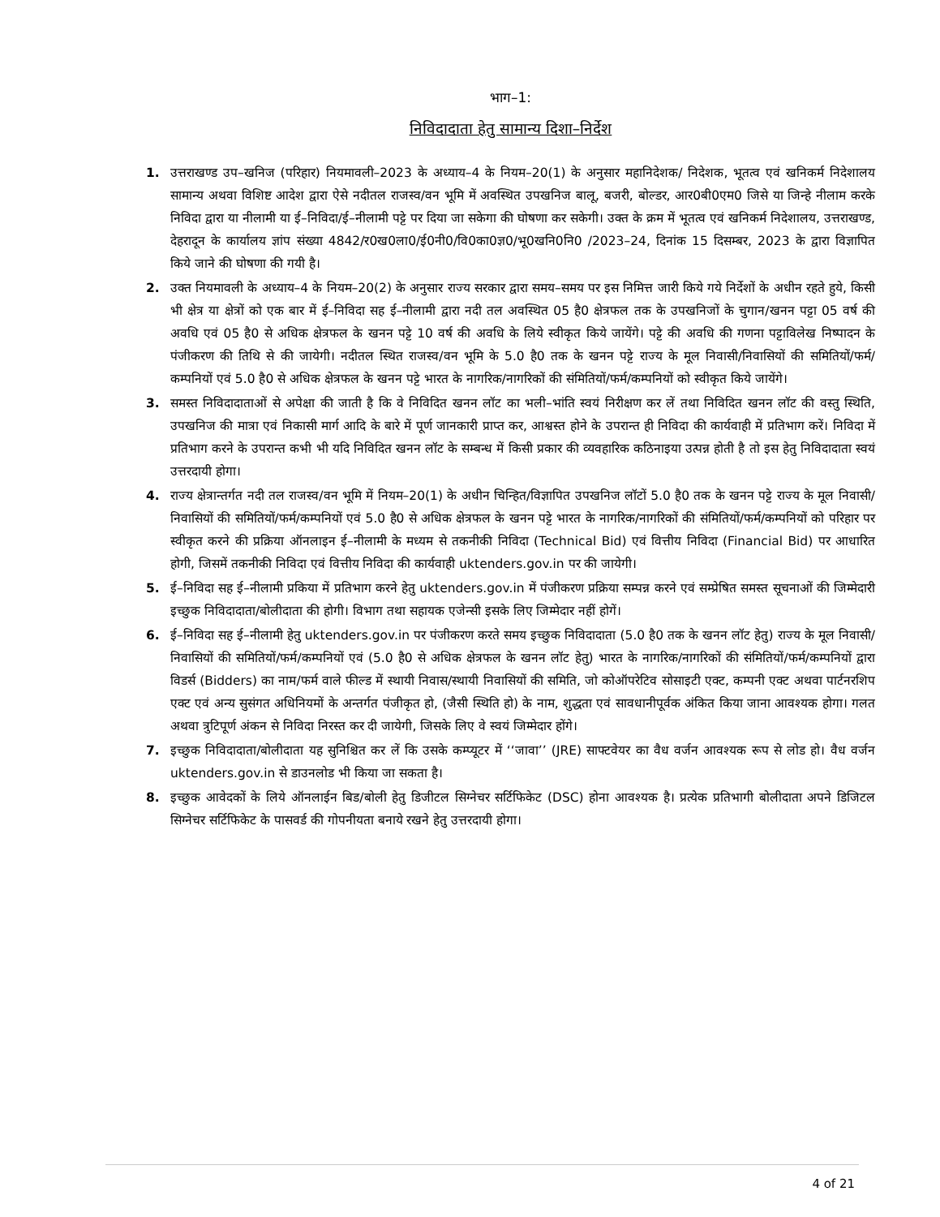भाग–1:
निविदादाता हेतु सामान्य दिशा–निर्देश
1. उत्तराखण्ड उप–खनिज (परिहार) नियमावली–2023 के अध्याय–4 के नियम–20(1) के अनुसार महानिदेशक/ निदेशक, भूतत्व एवं खनिकर्म निदेशालय सामान्य अथवा विशिष्ट आदेश द्वारा ऐसे नदीतल राजस्व/वन भूमि में अवस्थित उपखनिज बालू, बजरी, बोल्डर, आर0बी0एम0 जिसे या जिन्हे नीलाम करके निविदा द्वारा या नीलामी या ई–निविदा/ई–नीलामी पट्टे पर दिया जा सकेगा की घोषणा कर सकेगी। उक्त के क्रम में भूतत्व एवं खनिकर्म निदेशालय, उत्तराखण्ड, देहरादून के कार्यालय ज्ञांप संख्या 4842/र0ख0ला0/ई0नी0/वि0का0ज्ञ0/भू0खनि0नि0 /2023–24, दिनांक 15 दिसम्बर, 2023 के द्वारा विज्ञापित किये जाने की घोषणा की गयी है।
2. उक्त नियमावली के अध्याय–4 के नियम–20(2) के अनुसार राज्य सरकार द्वारा समय–समय पर इस निमित्त जारी किये गये निर्देशों के अधीन रहते हुये, किसी भी क्षेत्र या क्षेत्रों को एक बार में ई–निविदा सह ई–नीलामी द्वारा नदी तल अवस्थित 05 है0 क्षेत्रफल तक के उपखनिजों के चुगान/खनन पट्टा 05 वर्ष की अवधि एवं 05 है0 से अधिक क्षेत्रफल के खनन पट्टे 10 वर्ष की अवधि के लिये स्वीकृत किये जायेंगे। पट्टे की अवधि की गणना पट्टाविलेख निष्पादन के पंजीकरण की तिथि से की जायेगी। नदीतल स्थित राजस्व/वन भूमि के 5.0 है0 तक के खनन पट्टे राज्य के मूल निवासी/निवासियों की समितियों/फर्म/कम्पनियों एवं 5.0 है0 से अधिक क्षेत्रफल के खनन पट्टे भारत के नागरिक/नागरिकों की संमितियों/फर्म/कम्पनियों को स्वीकृत किये जायेंगे।
3. समस्त निविदादाताओं से अपेक्षा की जाती है कि वे निविदित खनन लॉट का भली–भांति स्वयं निरीक्षण कर लें तथा निविदित खनन लॉट की वस्तु स्थिति, उपखनिज की मात्रा एवं निकासी मार्ग आदि के बारे में पूर्ण जानकारी प्राप्त कर, आश्वस्त होने के उपरान्त ही निविदा की कार्यवाही में प्रतिभाग करें। निविदा में प्रतिभाग करने के उपरान्त कभी भी यदि निविदित खनन लॉट के सम्बन्ध में किसी प्रकार की व्यवहारिक कठिनाइया उत्पन्न होती है तो इस हेतु निविदादाता स्वयं उत्तरदायी होगा।
4. राज्य क्षेत्रान्तर्गत नदी तल राजस्व/वन भूमि में नियम–20(1) के अधीन चिन्हित/विज्ञापित उपखनिज लॉटों 5.0 है0 तक के खनन पट्टे राज्य के मूल निवासी/निवासियों की समितियों/फर्म/कम्पनियों एवं 5.0 है0 से अधिक क्षेत्रफल के खनन पट्टे भारत के नागरिक/नागरिकों की संमितियों/फर्म/कम्पनियों को परिहार पर स्वीकृत करने की प्रक्रिया ऑनलाइन ई–नीलामी के मध्यम से तकनीकी निविदा (Technical Bid) एवं वित्तीय निविदा (Financial Bid) पर आधारित होगी, जिसमें तकनीकी निविदा एवं वित्तीय निविदा की कार्यवाही uktenders.gov.in पर की जायेगी।
5. ई–निविदा सह ई–नीलामी प्रकिया में प्रतिभाग करने हेतु uktenders.gov.in में पंजीकरण प्रक्रिया सम्पन्न करने एवं सम्प्रेषित समस्त सूचनाओं की जिम्मेदारी इच्छुक निविदादाता/बोलीदाता की होगी। विभाग तथा सहायक एजेन्सी इसके लिए जिम्मेदार नहीं होगें।
6. ई–निविदा सह ई–नीलामी हेतु uktenders.gov.in पर पंजीकरण करते समय इच्छुक निविदादाता (5.0 है0 तक के खनन लॉट हेतु) राज्य के मूल निवासी/निवासियों की समितियों/फर्म/कम्पनियों एवं (5.0 है0 से अधिक क्षेत्रफल के खनन लॉट हेतु) भारत के नागरिक/नागरिकों की संमितियों/फर्म/कम्पनियों द्वारा विडर्स (Bidders) का नाम/फर्म वाले फील्ड में स्थायी निवास/स्थायी निवासियों की समिति, जो कोऑपरेटिव सोसाइटी एक्ट, कम्पनी एक्ट अथवा पार्टनरशिप एक्ट एवं अन्य सुसंगत अधिनियमों के अन्तर्गत पंजीकृत हो, (जैसी स्थिति हो) के नाम, शुद्धता एवं सावधानीपूर्वक अंकित किया जाना आवश्यक होगा। गलत अथवा त्रुटिपूर्ण अंकन से निविदा निरस्त कर दी जायेगी, जिसके लिए वे स्वयं जिम्मेदार होंगे।
7. इच्छुक निविदादाता/बोलीदाता यह सुनिश्चित कर लें कि उसके कम्प्यूटर में ‘‘जावा’’ (JRE) साफ्टवेयर का वैध वर्जन आवश्यक रूप से लोड हो। वैध वर्जन uktenders.gov.in से डाउनलोड भी किया जा सकता है।
8. इच्छुक आवेदकों के लिये ऑनलाईन बिड/बोली हेतु डिजीटल सिग्नेचर सर्टिफिकेट (DSC) होना आवश्यक है। प्रत्येक प्रतिभागी बोलीदाता अपने डिजिटल सिग्नेचर सर्टिफिकेट के पासवर्ड की गोपनीयता बनाये रखने हेतु उत्तरदायी होगा।
4 of 21